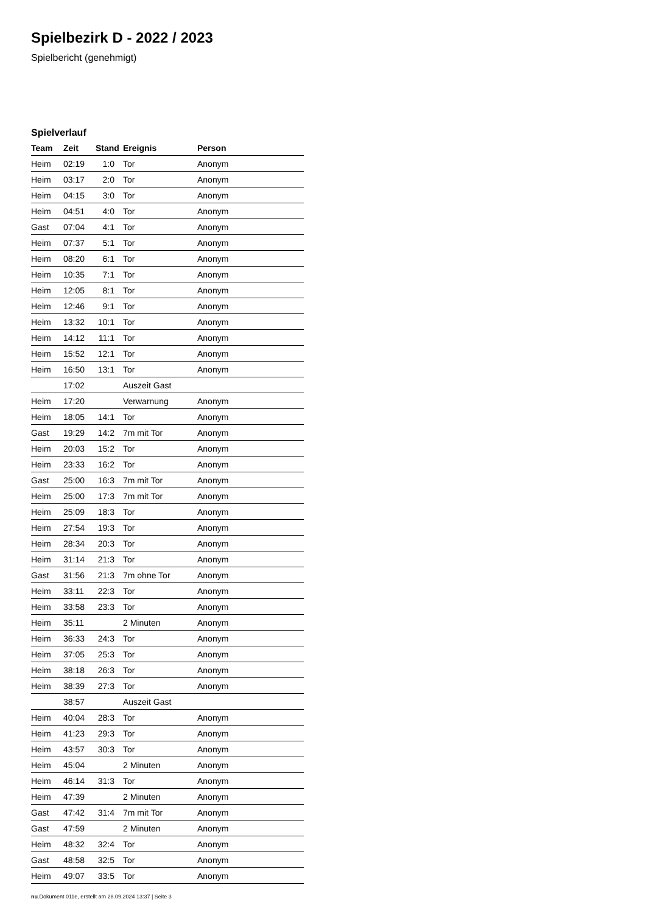Spielbezirk D - 2022 / 2023
Spielbericht (genehmigt)
Spielverlauf
| Team | Zeit | Stand | Ereignis | Person |
| --- | --- | --- | --- | --- |
| Heim | 02:19 | 1:0 | Tor | Anonym |
| Heim | 03:17 | 2:0 | Tor | Anonym |
| Heim | 04:15 | 3:0 | Tor | Anonym |
| Heim | 04:51 | 4:0 | Tor | Anonym |
| Gast | 07:04 | 4:1 | Tor | Anonym |
| Heim | 07:37 | 5:1 | Tor | Anonym |
| Heim | 08:20 | 6:1 | Tor | Anonym |
| Heim | 10:35 | 7:1 | Tor | Anonym |
| Heim | 12:05 | 8:1 | Tor | Anonym |
| Heim | 12:46 | 9:1 | Tor | Anonym |
| Heim | 13:32 | 10:1 | Tor | Anonym |
| Heim | 14:12 | 11:1 | Tor | Anonym |
| Heim | 15:52 | 12:1 | Tor | Anonym |
| Heim | 16:50 | 13:1 | Tor | Anonym |
| | 17:02 | | Auszeit Gast | |
| Heim | 17:20 | | Verwarnung | Anonym |
| Heim | 18:05 | 14:1 | Tor | Anonym |
| Gast | 19:29 | 14:2 | 7m mit Tor | Anonym |
| Heim | 20:03 | 15:2 | Tor | Anonym |
| Heim | 23:33 | 16:2 | Tor | Anonym |
| Gast | 25:00 | 16:3 | 7m mit Tor | Anonym |
| Heim | 25:00 | 17:3 | 7m mit Tor | Anonym |
| Heim | 25:09 | 18:3 | Tor | Anonym |
| Heim | 27:54 | 19:3 | Tor | Anonym |
| Heim | 28:34 | 20:3 | Tor | Anonym |
| Heim | 31:14 | 21:3 | Tor | Anonym |
| Gast | 31:56 | 21:3 | 7m ohne Tor | Anonym |
| Heim | 33:11 | 22:3 | Tor | Anonym |
| Heim | 33:58 | 23:3 | Tor | Anonym |
| Heim | 35:11 | | 2 Minuten | Anonym |
| Heim | 36:33 | 24:3 | Tor | Anonym |
| Heim | 37:05 | 25:3 | Tor | Anonym |
| Heim | 38:18 | 26:3 | Tor | Anonym |
| Heim | 38:39 | 27:3 | Tor | Anonym |
| | 38:57 | | Auszeit Gast | |
| Heim | 40:04 | 28:3 | Tor | Anonym |
| Heim | 41:23 | 29:3 | Tor | Anonym |
| Heim | 43:57 | 30:3 | Tor | Anonym |
| Heim | 45:04 | | 2 Minuten | Anonym |
| Heim | 46:14 | 31:3 | Tor | Anonym |
| Heim | 47:39 | | 2 Minuten | Anonym |
| Gast | 47:42 | 31:4 | 7m mit Tor | Anonym |
| Gast | 47:59 | | 2 Minuten | Anonym |
| Heim | 48:32 | 32:4 | Tor | Anonym |
| Gast | 48:58 | 32:5 | Tor | Anonym |
| Heim | 49:07 | 33:5 | Tor | Anonym |
nu.Dokument 011e, erstellt am 28.09.2024 13:37 | Seite 3